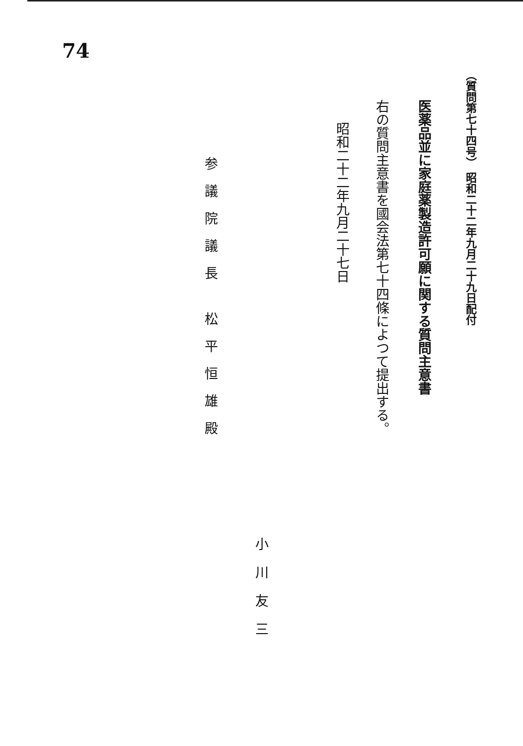74
（質問第七十四号） 昭和二十二年九月二十九日配付
医薬品並に家庭薬製造許可願に関する質問主意書
右の質問主意書を國会法第七十四條によつて提出する。
昭和二十二年九月二十七日
小川友三
参議院議長 松平恒雄殿